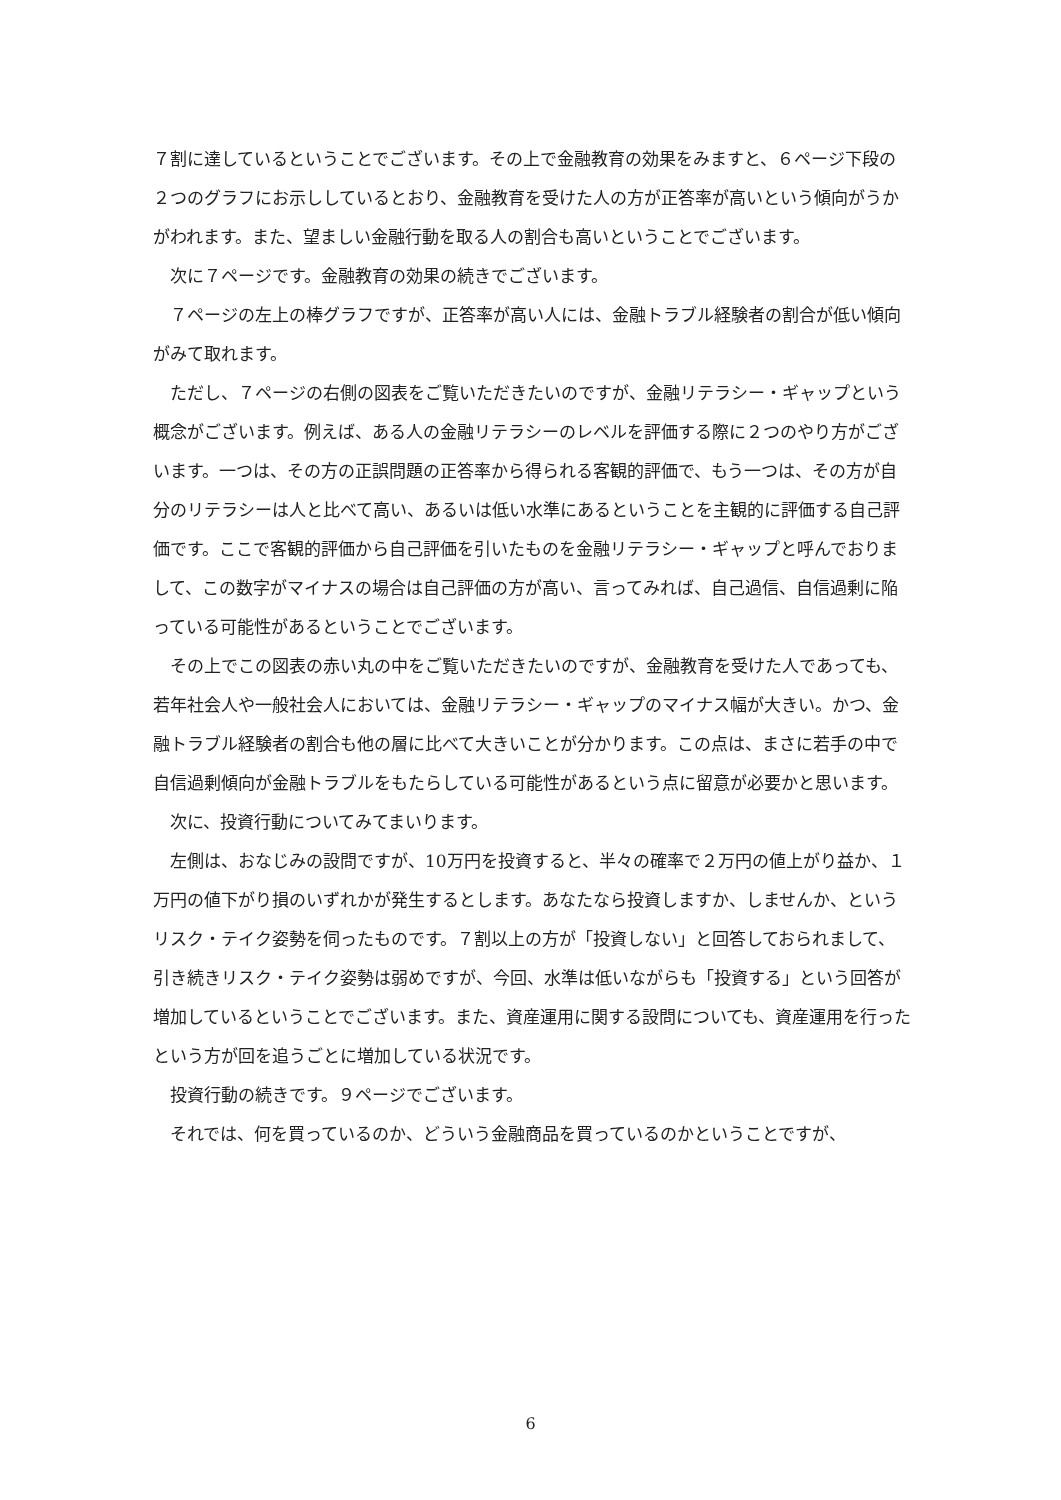７割に達しているということでございます。その上で金融教育の効果をみますと、６ページ下段の２つのグラフにお示ししているとおり、金融教育を受けた人の方が正答率が高いという傾向がうかがわれます。また、望ましい金融行動を取る人の割合も高いということでございます。
次に７ページです。金融教育の効果の続きでございます。
７ページの左上の棒グラフですが、正答率が高い人には、金融トラブル経験者の割合が低い傾向がみて取れます。
ただし、７ページの右側の図表をご覧いただきたいのですが、金融リテラシー・ギャップという概念がございます。例えば、ある人の金融リテラシーのレベルを評価する際に２つのやり方がございます。一つは、その方の正誤問題の正答率から得られる客観的評価で、もう一つは、その方が自分のリテラシーは人と比べて高い、あるいは低い水準にあるということを主観的に評価する自己評価です。ここで客観的評価から自己評価を引いたものを金融リテラシー・ギャップと呼んでおりまして、この数字がマイナスの場合は自己評価の方が高い、言ってみれば、自己過信、自信過剰に陥っている可能性があるということでございます。
その上でこの図表の赤い丸の中をご覧いただきたいのですが、金融教育を受けた人であっても、若年社会人や一般社会人においては、金融リテラシー・ギャップのマイナス幅が大きい。かつ、金融トラブル経験者の割合も他の層に比べて大きいことが分かります。この点は、まさに若手の中で自信過剰傾向が金融トラブルをもたらしている可能性があるという点に留意が必要かと思います。
次に、投資行動についてみてまいります。
左側は、おなじみの設問ですが、10万円を投資すると、半々の確率で２万円の値上がり益か、１万円の値下がり損のいずれかが発生するとします。あなたなら投資しますか、しませんか、というリスク・テイク姿勢を伺ったものです。７割以上の方が「投資しない」と回答しておられまして、引き続きリスク・テイク姿勢は弱めですが、今回、水準は低いながらも「投資する」という回答が増加しているということでございます。また、資産運用に関する設問についても、資産運用を行ったという方が回を追うごとに増加している状況です。
投資行動の続きです。９ページでございます。
それでは、何を買っているのか、どういう金融商品を買っているのかということですが、
6